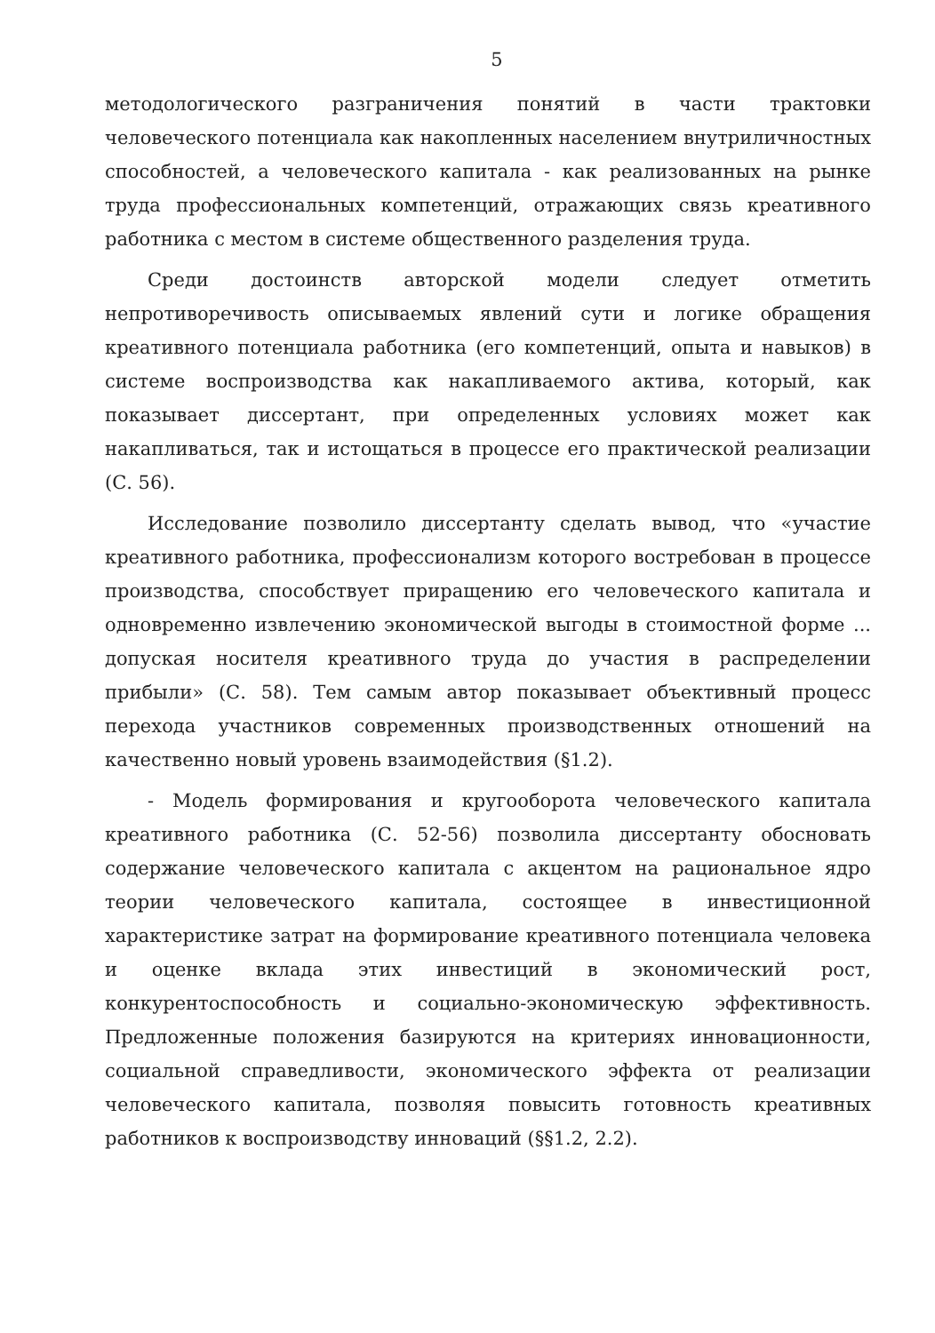5
методологического разграничения понятий в части трактовки человеческого потенциала как накопленных населением внутриличностных способностей, а человеческого капитала - как реализованных на рынке труда профессиональных компетенций, отражающих связь креативного работника с местом в системе общественного разделения труда.
Среди достоинств авторской модели следует отметить непротиворечивость описываемых явлений сути и логике обращения креативного потенциала работника (его компетенций, опыта и навыков) в системе воспроизводства как накапливаемого актива, который, как показывает диссертант, при определенных условиях может как накапливаться, так и истощаться в процессе его практической реализации (С. 56).
Исследование позволило диссертанту сделать вывод, что «участие креативного работника, профессионализм которого востребован в процессе производства, способствует приращению его человеческого капитала и одновременно извлечению экономической выгоды в стоимостной форме ... допуская носителя креативного труда до участия в распределении прибыли» (С. 58). Тем самым автор показывает объективный процесс перехода участников современных производственных отношений на качественно новый уровень взаимодействия (§1.2).
- Модель формирования и кругооборота человеческого капитала креативного работника (С. 52-56) позволила диссертанту обосновать содержание человеческого капитала с акцентом на рациональное ядро теории человеческого капитала, состоящее в инвестиционной характеристике затрат на формирование креативного потенциала человека и оценке вклада этих инвестиций в экономический рост, конкурентоспособность и социально-экономическую эффективность. Предложенные положения базируются на критериях инновационности, социальной справедливости, экономического эффекта от реализации человеческого капитала, позволяя повысить готовность креативных работников к воспроизводству инноваций (§§1.2, 2.2).